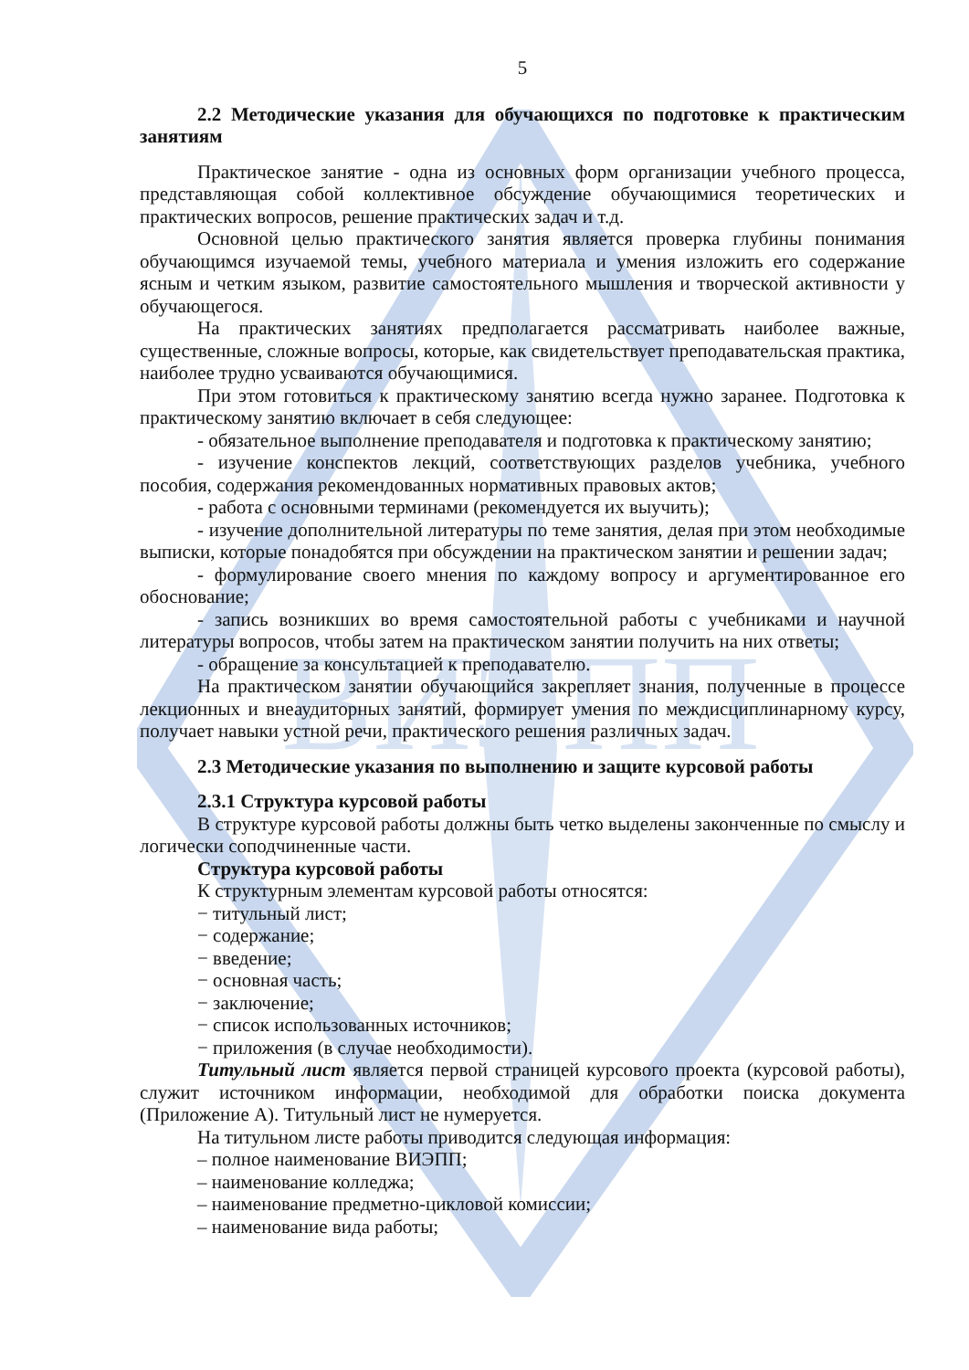ВИЭПП
5
2.2 Методические указания для обучающихся по подготовке к практическим занятиям
Практическое занятие - одна из основных форм организации учебного процесса, представляющая собой коллективное обсуждение обучающимися теоретических и практических вопросов, решение практических задач и т.д.
Основной целью практического занятия является проверка глубины понимания обучающимся изучаемой темы, учебного материала и умения изложить его содержание ясным и четким языком, развитие самостоятельного мышления и творческой активности у обучающегося.
На практических занятиях предполагается рассматривать наиболее важные, существенные, сложные вопросы, которые, как свидетельствует преподавательская практика, наиболее трудно усваиваются обучающимися.
При этом готовиться к практическому занятию всегда нужно заранее. Подготовка к практическому занятию включает в себя следующее:
- обязательное выполнение преподавателя и подготовка к практическому занятию;
- изучение конспектов лекций, соответствующих разделов учебника, учебного пособия, содержания рекомендованных нормативных правовых актов;
- работа с основными терминами (рекомендуется их выучить);
- изучение дополнительной литературы по теме занятия, делая при этом необходимые выписки, которые понадобятся при обсуждении на практическом занятии и решении задач;
- формулирование своего мнения по каждому вопросу и аргументированное его обоснование;
- запись возникших во время самостоятельной работы с учебниками и научной литературы вопросов, чтобы затем на практическом занятии получить на них ответы;
- обращение за консультацией к преподавателю.
На практическом занятии обучающийся закрепляет знания, полученные в процессе лекционных и внеаудиторных занятий, формирует умения по междисциплинарному курсу, получает навыки устной речи, практического решения различных задач.
2.3 Методические указания по выполнению и защите курсовой работы
2.3.1 Структура курсовой работы
В структуре курсовой работы должны быть четко выделены законченные по смыслу и логически соподчиненные части.
Структура курсовой работы
К структурным элементам курсовой работы относятся:
− титульный лист;
− содержание;
− введение;
− основная часть;
− заключение;
− список использованных источников;
− приложения (в случае необходимости).
Титульный лист является первой страницей курсового проекта (курсовой работы), служит источником информации, необходимой для обработки поиска документа (Приложение А). Титульный лист не нумеруется.
На титульном листе работы приводится следующая информация:
– полное наименование ВИЭПП;
– наименование колледжа;
– наименование предметно-цикловой комиссии;
– наименование вида работы;